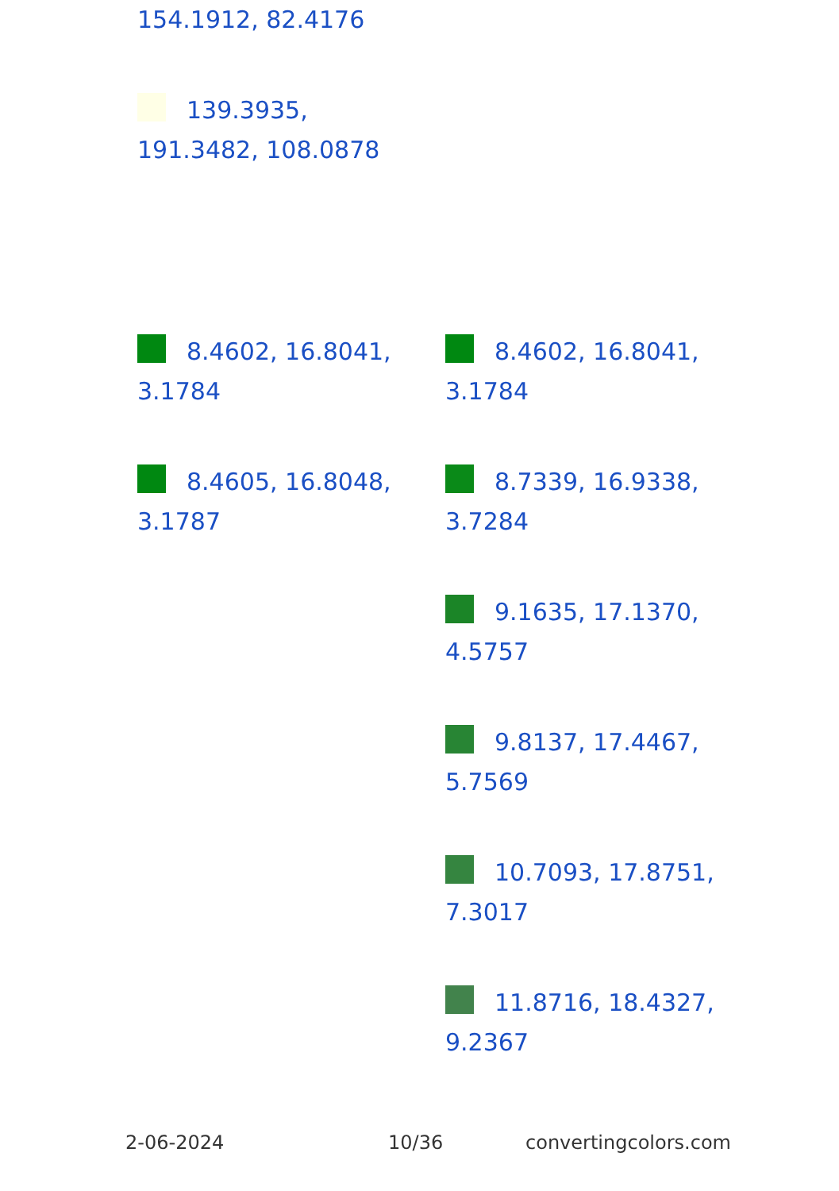154.1912, 82.4176
139.3935, 191.3482, 108.0878
8.4602, 16.8041, 3.1784
8.4605, 16.8048, 3.1787
8.4602, 16.8041, 3.1784
8.7339, 16.9338, 3.7284
9.1635, 17.1370, 4.5757
9.8137, 17.4467, 5.7569
10.7093, 17.8751, 7.3017
11.8716, 18.4327, 9.2367
2-06-2024 10/36 convertingcolors.com